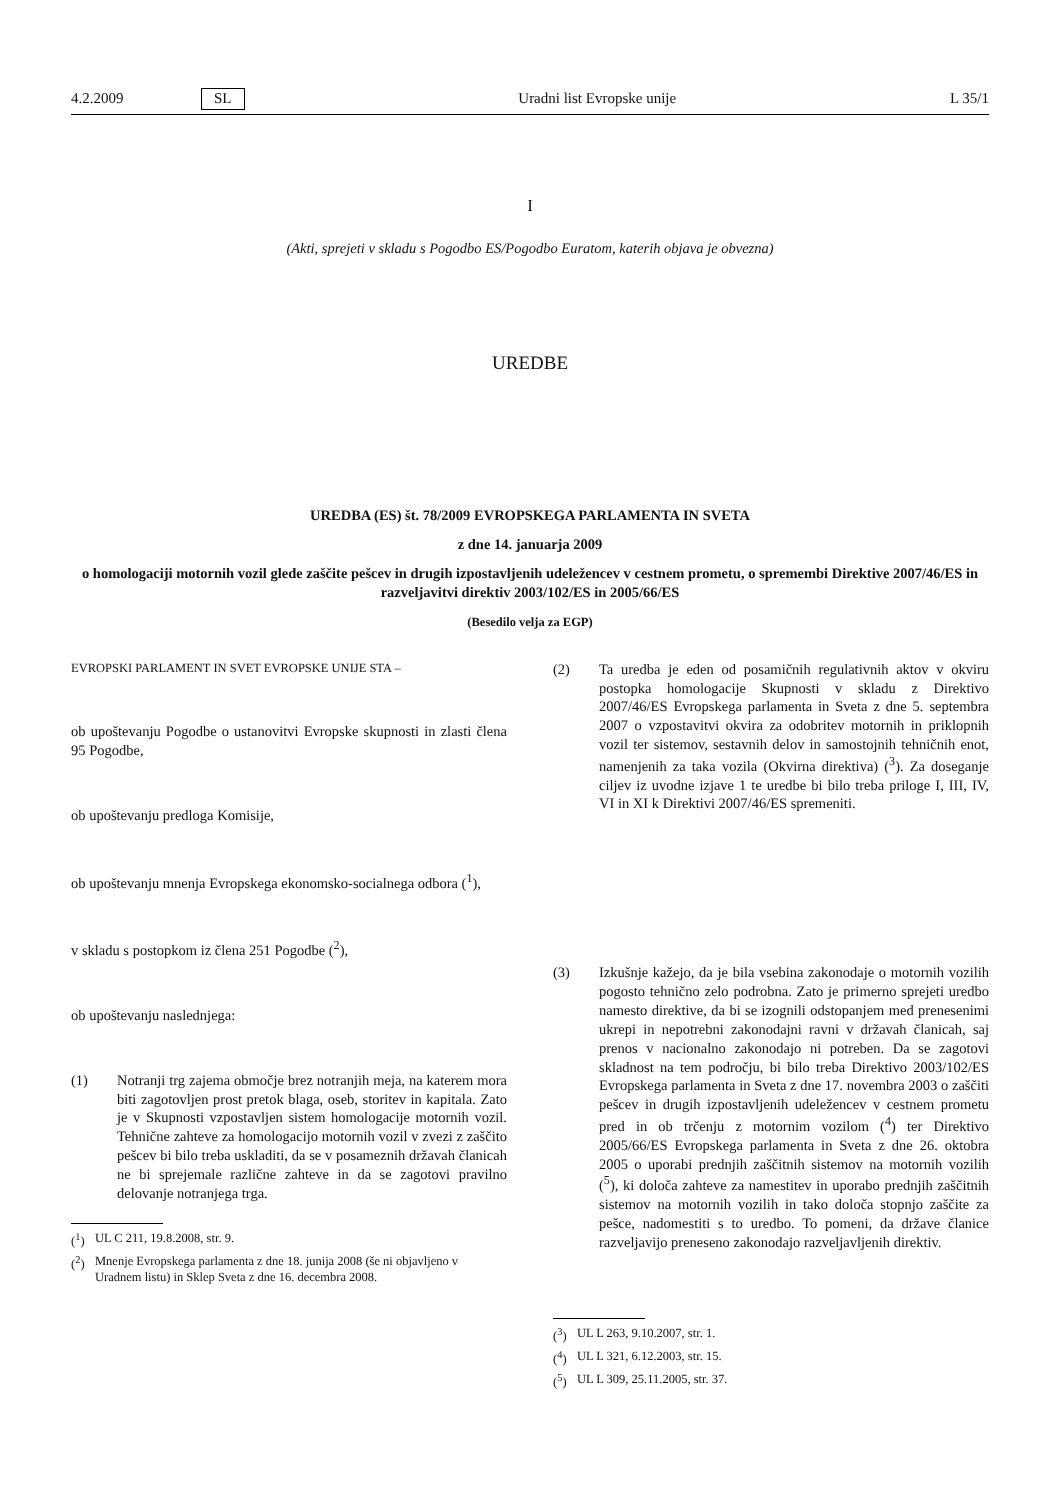4.2.2009 SL Uradni list Evropske unije L 35/1
I
(Akti, sprejeti v skladu s Pogodbo ES/Pogodbo Euratom, katerih objava je obvezna)
UREDBE
UREDBA (ES) št. 78/2009 EVROPSKEGA PARLAMENTA IN SVETA
z dne 14. januarja 2009
o homologaciji motornih vozil glede zaščite pešcev in drugih izpostavljenih udeležencev v cestnem prometu, o spremembi Direktive 2007/46/ES in razveljavitvi direktiv 2003/102/ES in 2005/66/ES
(Besedilo velja za EGP)
EVROPSKI PARLAMENT IN SVET EVROPSKE UNIJE STA –
ob upoštevanju Pogodbe o ustanovitvi Evropske skupnosti in zlasti člena 95 Pogodbe,
ob upoštevanju predloga Komisije,
ob upoštevanju mnenja Evropskega ekonomsko-socialnega odbora (<sup>1</sup>),
v skladu s postopkom iz člena 251 Pogodbe (<sup>2</sup>),
ob upoštevanju naslednjega:
(1) Notranji trg zajema območje brez notranjih meja, na katerem mora biti zagotovljen prost pretok blaga, oseb, storitev in kapitala. Zato je v Skupnosti vzpostavljen sistem homologacije motornih vozil. Tehnične zahteve za homologacijo motornih vozil v zvezi z zaščito pešcev bi bilo treba uskladiti, da se v posameznih državah članicah ne bi sprejemale različne zahteve in da se zagotovi pravilno delovanje notranjega trga.
(<sup>1</sup>) UL C 211, 19.8.2008, str. 9.
(<sup>2</sup>) Mnenje Evropskega parlamenta z dne 18. junija 2008 (še ni objavljeno v Uradnem listu) in Sklep Sveta z dne 16. decembra 2008.
(2) Ta uredba je eden od posamičnih regulativnih aktov v okviru postopka homologacije Skupnosti v skladu z Direktivo 2007/46/ES Evropskega parlamenta in Sveta z dne 5. septembra 2007 o vzpostavitvi okvira za odobritev motornih in priklopnih vozil ter sistemov, sestavnih delov in samostojnih tehničnih enot, namenjenih za taka vozila (Okvirna direktiva) (<sup>3</sup>). Za doseganje ciljev iz uvodne izjave 1 te uredbe bi bilo treba priloge I, III, IV, VI in XI k Direktivi 2007/46/ES spremeniti.
(3) Izkušnje kažejo, da je bila vsebina zakonodaje o motornih vozilih pogosto tehnično zelo podrobna. Zato je primerno sprejeti uredbo namesto direktive, da bi se izognili odstopanjem med prenesenimi ukrepi in nepotrebni zakonodajni ravni v državah članicah, saj prenos v nacionalno zakonodajo ni potreben. Da se zagotovi skladnost na tem področju, bi bilo treba Direktivo 2003/102/ES Evropskega parlamenta in Sveta z dne 17. novembra 2003 o zaščiti pešcev in drugih izpostavljenih udeležencev v cestnem prometu pred in ob trčenju z motornim vozilom (<sup>4</sup>) ter Direktivo 2005/66/ES Evropskega parlamenta in Sveta z dne 26. oktobra 2005 o uporabi prednjih zaščitnih sistemov na motornih vozilih (<sup>5</sup>), ki določa zahteve za namestitev in uporabo prednjih zaščitnih sistemov na motornih vozilih in tako določa stopnjo zaščite za pešce, nadomestiti s to uredbo. To pomeni, da države članice razveljavijo preneseno zakonodajo razveljavljenih direktiv.
(<sup>3</sup>) UL L 263, 9.10.2007, str. 1.
(<sup>4</sup>) UL L 321, 6.12.2003, str. 15.
(<sup>5</sup>) UL L 309, 25.11.2005, str. 37.